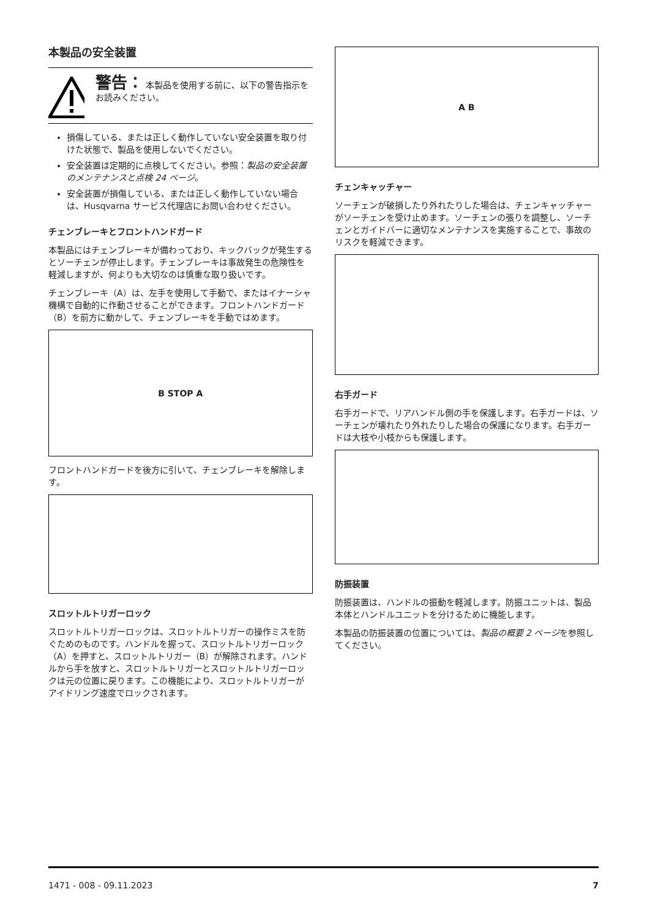本製品の安全装置
警告： 本製品を使用する前に、以下の警告指示をお読みください。
損傷している、または正しく動作していない安全装置を取り付けた状態で、製品を使用しないでください。
安全装置は定期的に点検してください。参照：製品の安全装置のメンテナンスと点検 24 ページ。
安全装置が損傷している、または正しく動作していない場合は、Husqvarna サービス代理店にお問い合わせください。
チェンブレーキとフロントハンドガード
本製品にはチェンブレーキが備わっており、キックバックが発生するとソーチェンが停止します。チェンブレーキは事故発生の危険性を軽減しますが、何よりも大切なのは慎重な取り扱いです。
チェンブレーキ（A）は、左手を使用して手動で、またはイナーシャ機構で自動的に作動させることができます。フロントハンドガード（B）を前方に動かして、チェンブレーキを手動ではめます。
B STOP A
フロントハンドガードを後方に引いて、チェンブレーキを解除します。
スロットルトリガーロック
スロットルトリガーロックは、スロットルトリガーの操作ミスを防ぐためのものです。ハンドルを握って、スロットルトリガーロック（A）を押すと、スロットルトリガー（B）が解除されます。ハンドルから手を放すと、スロットルトリガーとスロットルトリガーロックは元の位置に戻ります。この機能により、スロットルトリガーがアイドリング速度でロックされます。
A B
チェンキャッチャー
ソーチェンが破損したり外れたりした場合は、チェンキャッチャーがソーチェンを受け止めます。ソーチェンの張りを調整し、ソーチェンとガイドバーに適切なメンテナンスを実施することで、事故のリスクを軽減できます。
右手ガード
右手ガードで、リアハンドル側の手を保護します。右手ガードは、ソーチェンが壊れたり外れたりした場合の保護になります。右手ガードは大枝や小枝からも保護します。
防振装置
防振装置は、ハンドルの振動を軽減します。防振ユニットは、製品本体とハンドルユニットを分けるために機能します。
本製品の防振装置の位置については、製品の概要 2 ページを参照してください。
1471 - 008 - 09.11.2023 7